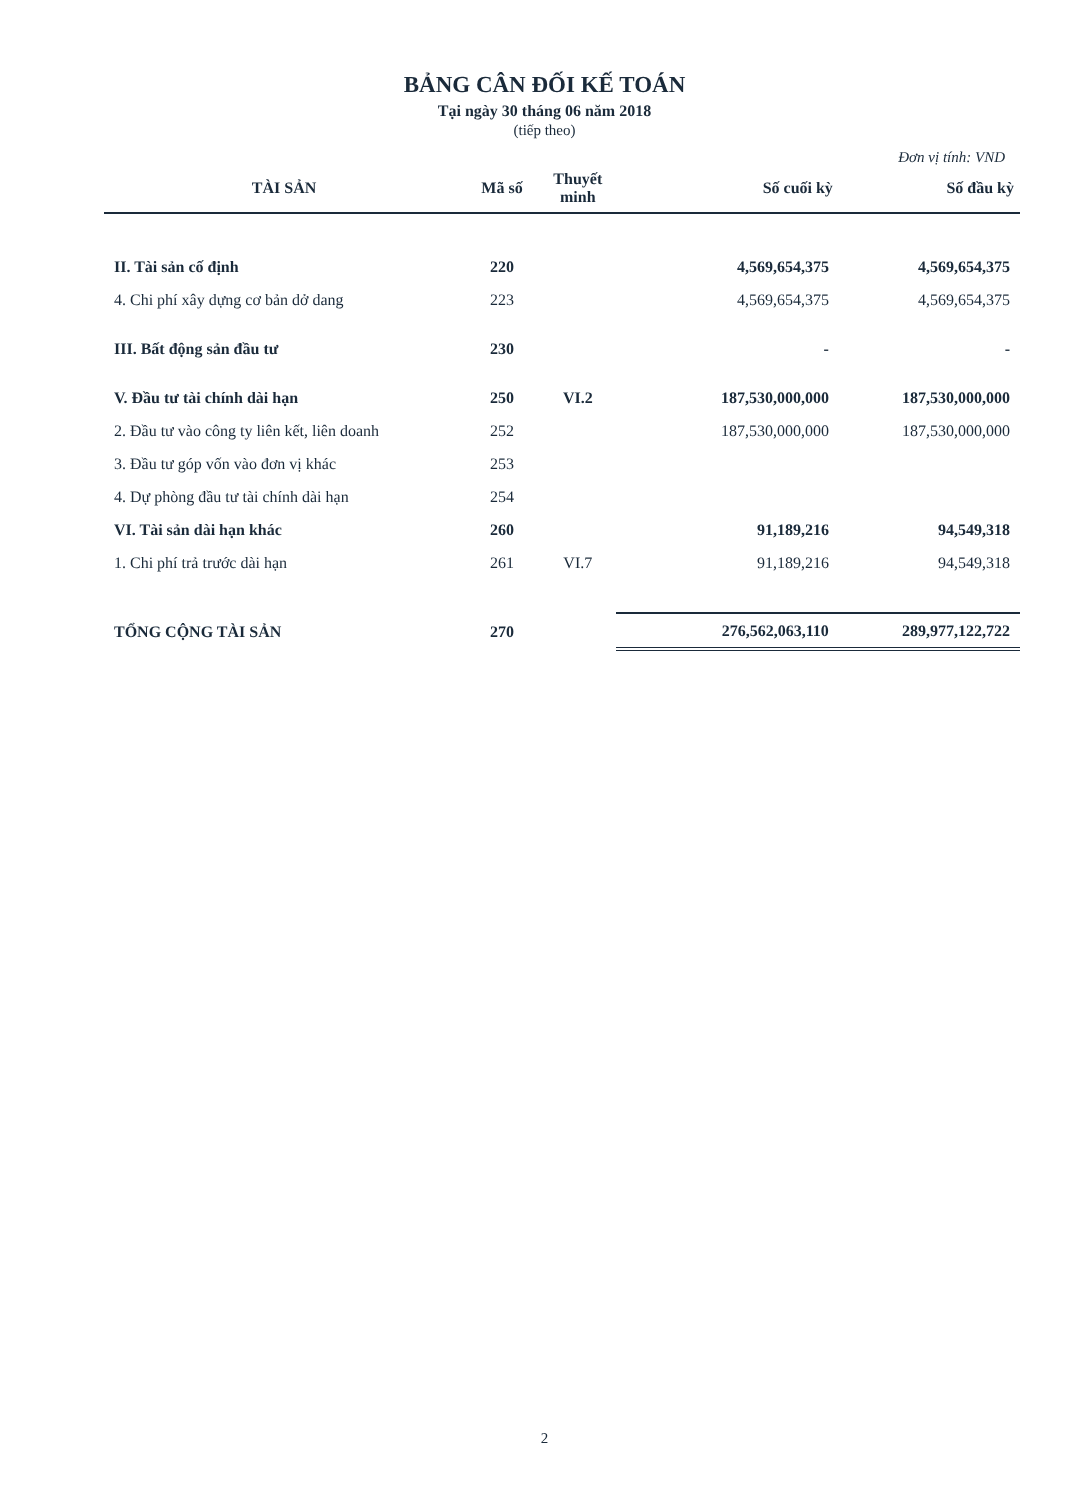BẢNG CÂN ĐỐI KẾ TOÁN
Tại ngày 30 tháng 06 năm 2018
(tiếp theo)
Đơn vị tính: VND
| TÀI SẢN | Mã số | Thuyết minh | Số cuối kỳ | Số đầu kỳ |
| --- | --- | --- | --- | --- |
| II. Tài sản cố định | 220 | | 4,569,654,375 | 4,569,654,375 |
| 4. Chi phí xây dựng cơ bản dở dang | 223 | | 4,569,654,375 | 4,569,654,375 |
| III. Bất động sản đầu tư | 230 | | - | - |
| V. Đầu tư tài chính dài hạn | 250 | VI.2 | 187,530,000,000 | 187,530,000,000 |
| 2. Đầu tư vào công ty liên kết, liên doanh | 252 | | 187,530,000,000 | 187,530,000,000 |
| 3. Đầu tư góp vốn vào đơn vị khác | 253 | | | |
| 4. Dự phòng đầu tư tài chính dài hạn | 254 | | | |
| VI. Tài sản dài hạn khác | 260 | | 91,189,216 | 94,549,318 |
| 1. Chi phí trả trước dài hạn | 261 | VI.7 | 91,189,216 | 94,549,318 |
| TỔNG CỘNG TÀI SẢN | 270 | | 276,562,063,110 | 289,977,122,722 |
2